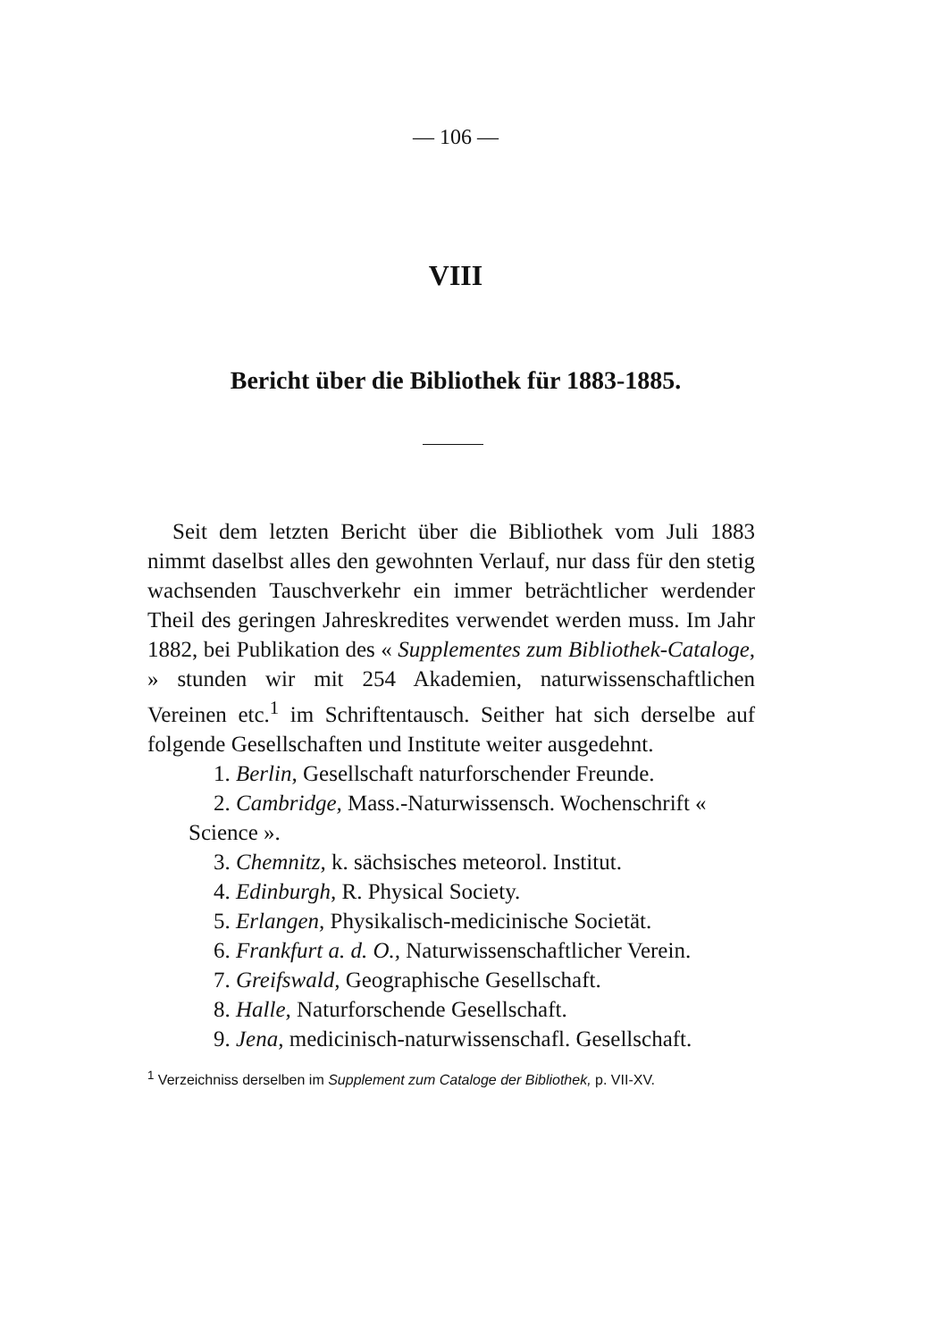— 106 —
VIII
Bericht über die Bibliothek für 1883-1885.
Seit dem letzten Bericht über die Bibliothek vom Juli 1883 nimmt daselbst alles den gewohnten Verlauf, nur dass für den stetig wachsenden Tauschverkehr ein immer beträchtlicher werdender Theil des geringen Jahres­kredites verwendet werden muss. Im Jahr 1882, bei Pu­blikation des « Supplementes zum Bibliothek-Cataloge, » stunden wir mit 254 Akademien, naturwissenschaftlichen Vereinen etc.<sup>1</sup> im Schriftentausch. Seither hat sich der­selbe auf folgende Gesellschaften und Institute weiter ausgedehnt.
1. Berlin, Gesellschaft naturforschender Freunde.
2. Cambridge, Mass.-Naturwissensch. Wochenschrift « Science ».
3. Chemnitz, k. sächsisches meteorol. Institut.
4. Edinburgh, R. Physical Society.
5. Erlangen, Physikalisch-medicinische Societät.
6. Frankfurt a. d. O., Naturwissenschaftlicher Verein.
7. Greifswald, Geographische Gesellschaft.
8. Halle, Naturforschende Gesellschaft.
9. Jena, medicinisch-naturwissenschafl. Gesellschaft.
<sup>1</sup> Verzeichniss derselben im Supplement zum Cataloge der Bibliothek, p. VII-XV.